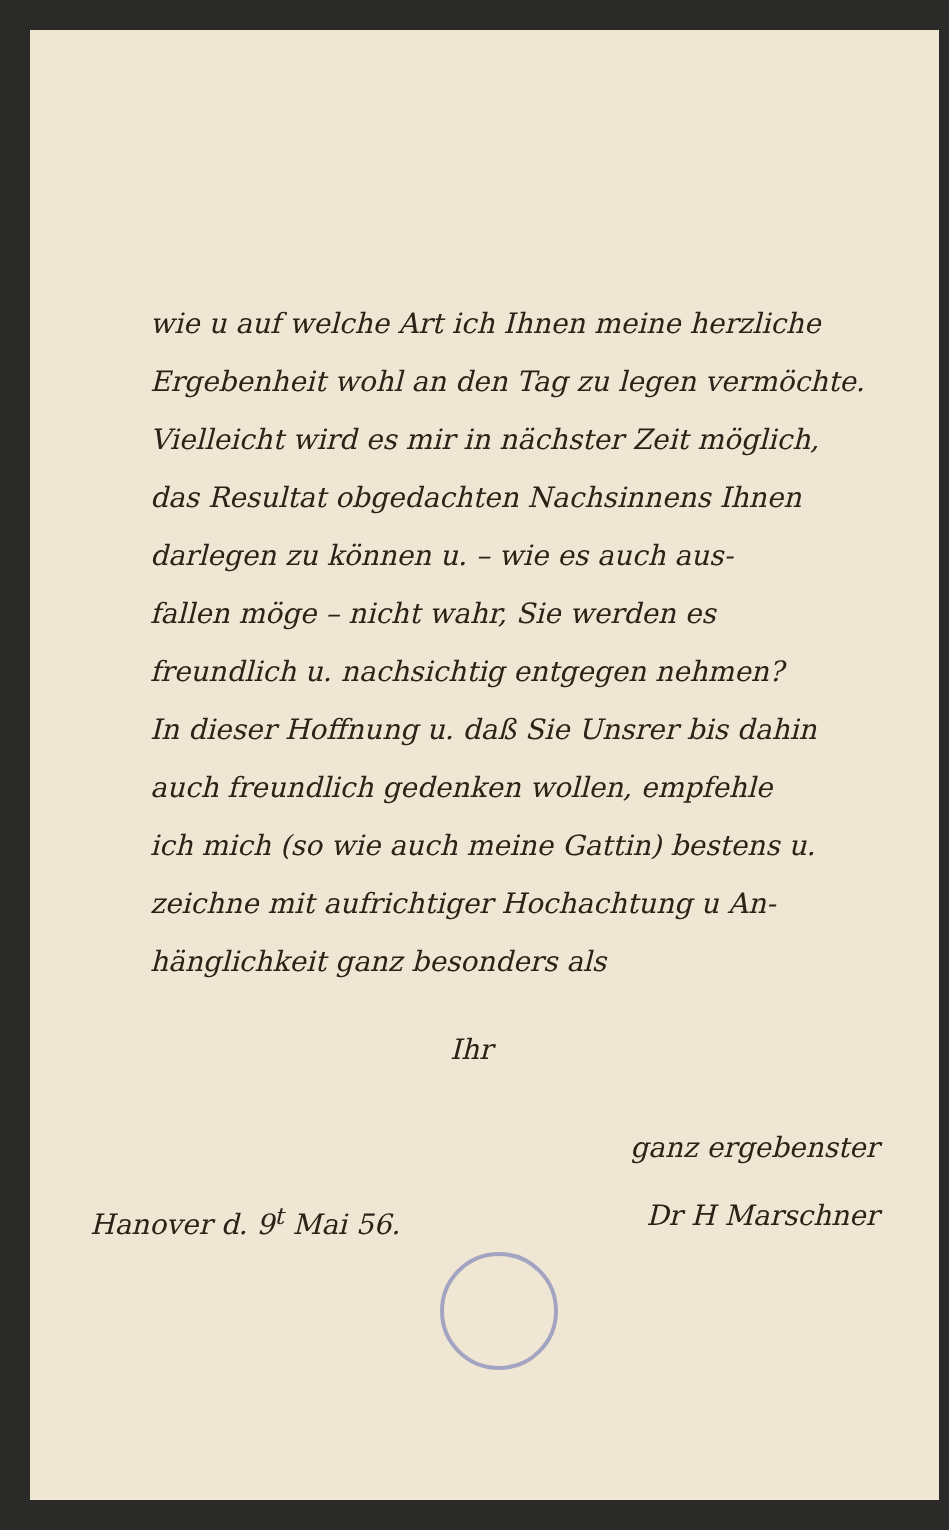wie u auf welche Art ich Ihnen meine herzliche
Ergebenheit wohl an den Tag zu legen vermöchte.
Vielleicht wird es mir in nächster Zeit möglich,
das Resultat obgedachten Nachsinnens Ihnen
darlegen zu können u. – wie es auch aus-
fallen möge – nicht wahr, Sie werden es
freundlich u. nachsichtig entgegen nehmen?
In dieser Hoffnung u. daß Sie Unsrer bis dahin
auch freundlich gedenken wollen, empfehle
ich mich (so wie auch meine Gattin) bestens u.
zeichne mit aufrichtiger Hochachtung u An-
hänglichkeit ganz besonders als
Ihr
ganz ergebenster
Hanover d. 9<sup>t</sup> Mai 56. Dr H Marschner